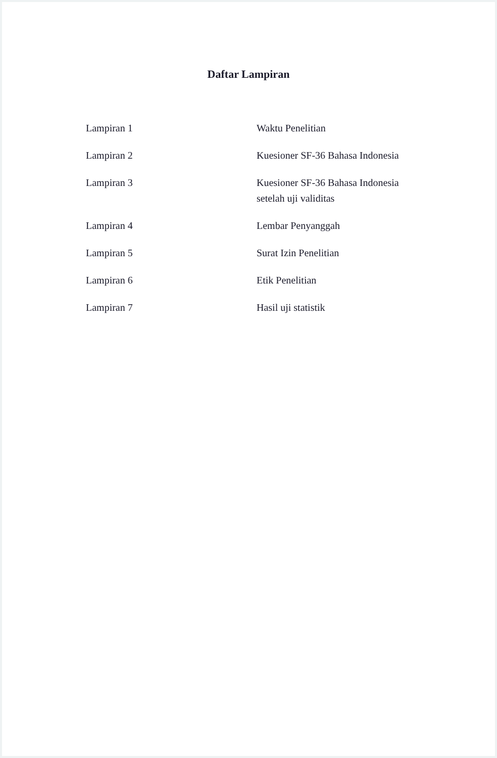Daftar Lampiran
Lampiran 1 Waktu Penelitian
Lampiran 2 Kuesioner SF-36 Bahasa Indonesia
Lampiran 3 Kuesioner SF-36 Bahasa Indonesia
setelah uji validitas
Lampiran 4 Lembar Penyanggah
Lampiran 5 Surat Izin Penelitian
Lampiran 6 Etik Penelitian
Lampiran 7 Hasil uji statistik